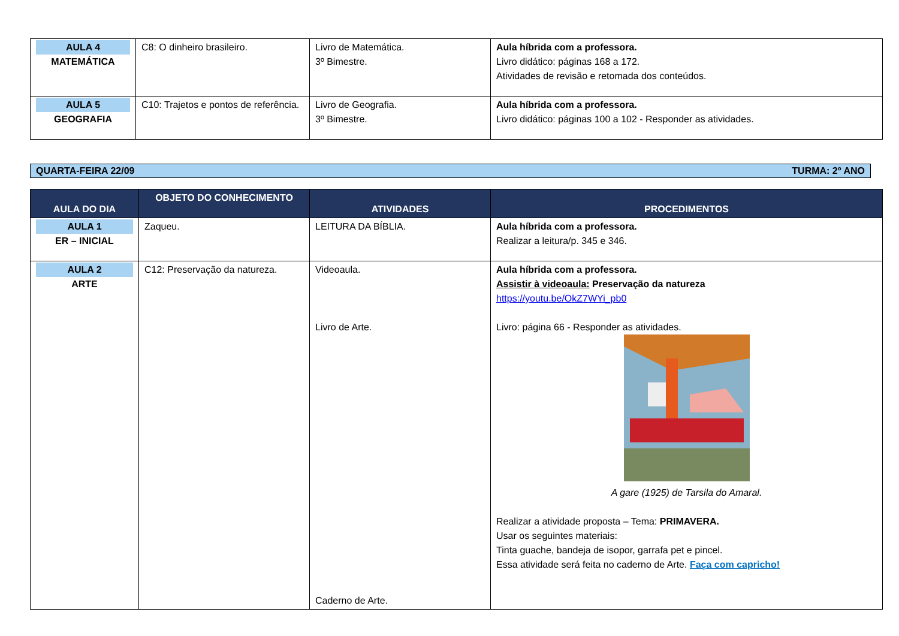| AULA 4 MATEMÁTICA | C8: O dinheiro brasileiro. | Livro de Matemática. 3º Bimestre. | Aula híbrida com a professora. Livro didático: páginas 168 a 172. Atividades de revisão e retomada dos conteúdos. |
| AULA 5 GEOGRAFIA | C10: Trajetos e pontos de referência. | Livro de Geografia. 3º Bimestre. | Aula híbrida com a professora. Livro didático: páginas 100 a 102 - Responder as atividades. |
QUARTA-FEIRA 22/09 TURMA: 2º ANO
| AULA DO DIA | OBJETO DO CONHECIMENTO | ATIVIDADES | PROCEDIMENTOS |
| --- | --- | --- | --- |
| AULA 1 ER – INICIAL | Zaqueu. | LEITURA DA BÍBLIA. | Aula híbrida com a professora. Realizar a leitura/p. 345 e 346. |
| AULA 2 ARTE | C12: Preservação da natureza. | Videoaula. Livro de Arte. Caderno de Arte. | Aula híbrida com a professora. Assistir à videoaula: Preservação da natureza https://youtu.be/OkZ7WYi_pb0 Livro: página 66 - Responder as atividades. A gare (1925) de Tarsila do Amaral. Realizar a atividade proposta – Tema: PRIMAVERA. Usar os seguintes materiais: Tinta guache, bandeja de isopor, garrafa pet e pincel. Essa atividade será feita no caderno de Arte. Faça com capricho! |